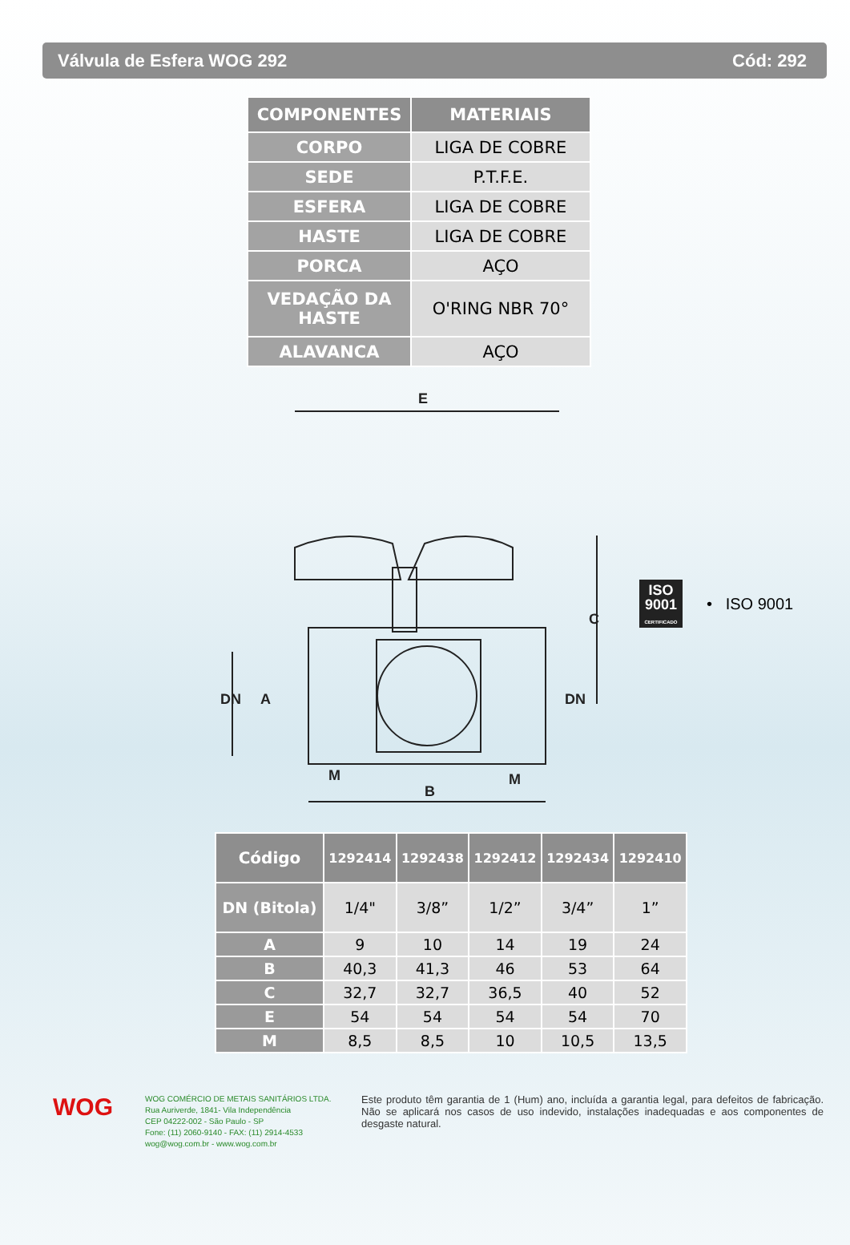Válvula de Esfera WOG 292 Cód: 292
| COMPONENTES | MATERIAIS |
| --- | --- |
| CORPO | LIGA DE COBRE |
| SEDE | P.T.F.E. |
| ESFERA | LIGA DE COBRE |
| HASTE | LIGA DE COBRE |
| PORCA | AÇO |
| VEDAÇÃO DA HASTE | O'RING NBR 70° |
| ALAVANCA | AÇO |
E
B
M
M
C
DN
A
DN
ISO
9001
CERTIFICADO
• ISO 9001
| Código | 1292414 | 1292438 | 1292412 | 1292434 | 1292410 |
| --- | --- | --- | --- | --- | --- |
| DN (Bitola) | 1/4" | 3/8” | 1/2” | 3/4” | 1” |
| A | 9 | 10 | 14 | 19 | 24 |
| B | 40,3 | 41,3 | 46 | 53 | 64 |
| C | 32,7 | 32,7 | 36,5 | 40 | 52 |
| E | 54 | 54 | 54 | 54 | 70 |
| M | 8,5 | 8,5 | 10 | 10,5 | 13,5 |
WOG
WOG COMÉRCIO DE METAIS SANITÁRIOS LTDA.
Rua Auriverde, 1841- Vila Independência
CEP 04222-002 - São Paulo - SP
Fone: (11) 2060-9140 - FAX: (11) 2914-4533
wog@wog.com.br - www.wog.com.br
Este produto têm garantia de 1 (Hum) ano, incluída a garantia legal, para defeitos de fabricação. Não se aplicará nos casos de uso indevido, instalações inadequadas e aos componentes de desgaste natural.